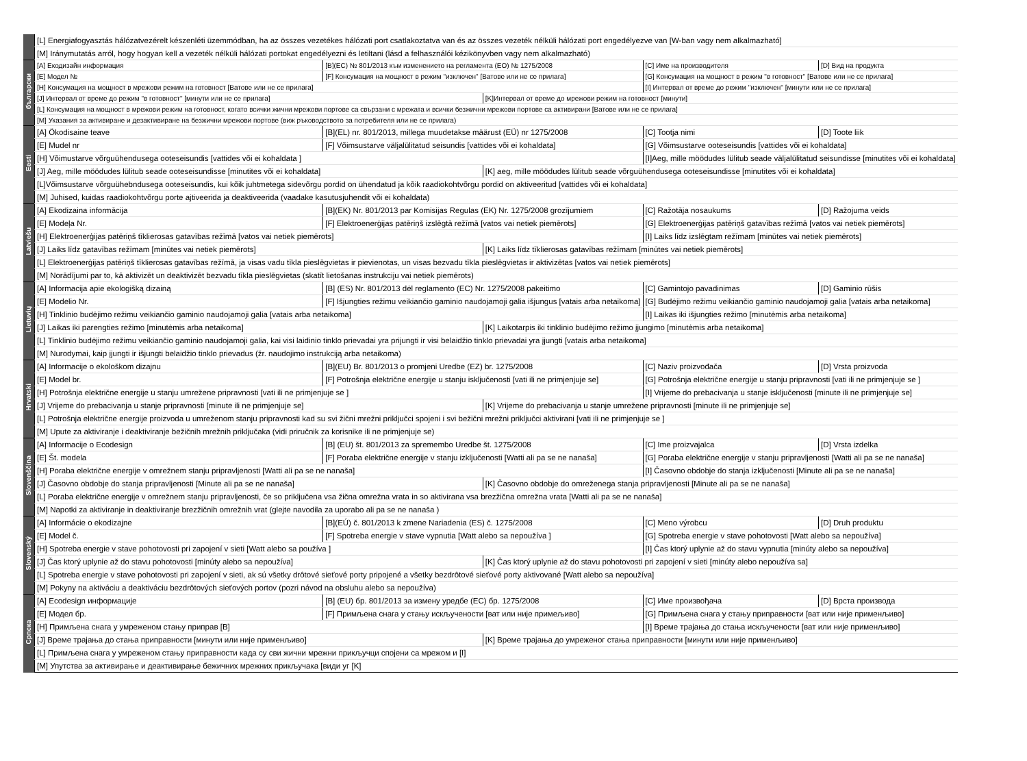| | [L] Energiafogyasztás hálózatvezérelt készenléti üzemmódban, ha az összes vezetékes hálózati port csatlakoztatva van és az összes vezeték nélküli hálózati port engedélyezve van [W-ban vagy nem alkalmazható] | | | | |
| | [M] Iránymutatás arról, hogy hogyan kell a vezeték nélküli hálózati portokat engedélyezni és letiltani (lásd a felhasználói kézikönyvben vagy nem alkalmazható) | | | | |
| български | [A] Екодизайн информация | [B](ЕС) № 801/2013 към изменението на регламента (ЕО) № 1275/2008 | | [C] Име на производителя | [D] Вид на продукта |
| | [E] Модел № | [F] Консумация на мощност в режим "изключен" [Ватове или не се прилага] | | [G] Консумация на мощност в режим "в готовност" [Ватове или не се прилага] | |
| | [H] Консумация на мощност в мрежови режим на готовност [Ватове или не се прилага] | | | [I] Интервал от време до режим "изключен" [минути или не се прилага] | |
| | [J] Интервал от време до режим "в готовност" [минути или не се прилага] | | [K]Интервал от време до мрежови режим на готовност [минути] | | |
| | [L] Консумация на мощност в мрежови режим на готовност, когато всички жични мрежови портове са свързани с мрежата и всички безжични мрежови портове са активирани [Ватове или не се прилага] | | | | |
| | [M] Указания за активиране и дезактивиране на безжични мрежови портове (виж ръководството за потребителя или не се прилага) | | | | |
| Eesti | [A] Ökodisaine teave | [B](EL) nr. 801/2013, millega muudetakse määrust (EÜ) nr 1275/2008 | | [C] Tootja nimi | [D] Toote liik |
| | [E] Mudel nr | [F] Võimsustarve väljalülitatud seisundis [vattides või ei kohaldata] | | [G] Võimsustarve ooteseisundis [vattides või ei kohaldata] | |
| | [H] Võimustarve võrguühendusega ooteseisundis [vattides või ei kohaldata ] | | | [I]Aeg, mille möödudes lülitub seade väljalülitatud seisundisse [minutites või ei kohaldata] | |
| | [J] Aeg, mille möödudes lülitub seade ooteseisundisse [minutites või ei kohaldata] | | [K] aeg, mille möödudes lülitub seade võrguühendusega ooteseisundisse [minutites või ei kohaldata] | | |
| | [L]Võimsustarve võrguühebndusega ooteseisundis, kui kõik juhtmetega sidevõrgu pordid on ühendatud ja kõik raadiokohtvõrgu pordid on aktiveeritud [vattides või ei kohaldata] | | | | |
| | [M] Juhised, kuidas raadiokohtvõrgu porte ajtiveerida ja deaktiveerida (vaadake kasutusjuhendit või ei kohaldata) | | | | |
| Latviešu | [A] Ekodizaina informācija | [B](EK) Nr. 801/2013 par Komisijas Regulas (EK) Nr. 1275/2008 grozījumiem | | [C] Ražotāja nosaukums | [D] Ražojuma veids |
| | [E] Modeļa Nr. | [F] Elektroenerģijas patēriņš izslēgtā režīmā [vatos vai netiek piemērots] | | [G] Elektroenerģijas patēriņš gatavības režīmā [vatos vai netiek piemērots] | |
| | [H] Elektroenerģijas patēriņš tīklierosas gatavības režīmā [vatos vai netiek piemērots] | | | [I] Laiks līdz izslēgtam režīmam [minūtes vai netiek piemērots] | |
| | [J] Laiks līdz gatavības režīmam [minūtes vai netiek piemērots] | | [K] Laiks līdz tīklierosas gatavības režīmam [minūtes vai netiek piemērots] | | |
| | [L] Elektroenerģijas patēriņš tīklierosas gatavības režīmā, ja visas vadu tīkla pieslēgvietas ir pievienotas, un visas bezvadu tīkla pieslēgvietas ir aktivizētas [vatos vai netiek piemērots] | | | | |
| | [M] Norādījumi par to, kā aktivizēt un deaktivizēt bezvadu tīkla pieslēgvietas (skatīt lietošanas instrukciju vai netiek piemērots) | | | | |
| Lietuvių | [A] Informacija apie ekologišką dizainą | [B] (ES) Nr. 801/2013 dėl reglamento (EC) Nr. 1275/2008 pakeitimo | | [C] Gamintojo pavadinimas | [D] Gaminio rūšis |
| | [E] Modelio Nr. | [F] Išjungties režimu veikiančio gaminio naudojamoji galia išjungus [vatais arba netaikoma] | | [G] Budėjimo režimu veikiančio gaminio naudojamoji galia [vatais arba netaikoma] | |
| | [H] Tinklinio budėjimo režimu veikiančio gaminio naudojamoji galia [vatais arba netaikoma] | | | [I] Laikas iki išjungties režimo [minutėmis arba netaikoma] | |
| | [J] Laikas iki parengties režimo [minutėmis arba netaikoma] | | [K] Laikotarpis iki tinklinio budėjimo režimo įjungimo [minutėmis arba netaikoma] | | |
| | [L] Tinklinio budėjimo režimu veikiančio gaminio naudojamoji galia, kai visi laidinio tinklo prievadai yra prijungti ir visi belaidžio tinklo prievadai yra įjungti [vatais arba netaikoma] | | | | |
| | [M] Nurodymai, kaip įjungti ir išjungti belaidžio tinklo prievadus (žr. naudojimo instrukciją arba netaikoma) | | | | |
| Hrvatski | [A] Informacije o ekološkom dizajnu | [B](EU) Br. 801/2013 o promjeni Uredbe (EZ) br. 1275/2008 | | [C] Naziv proizvođača | [D] Vrsta proizvoda |
| | [E] Model br. | [F] Potrošnja električne energije u stanju isključenosti [vati ili ne primjenjuje se] | | [G] Potrošnja električne energije u stanju pripravnosti [vati ili ne primjenjuje se ] | |
| | [H] Potrošnja električne energije u stanju umrežene pripravnosti [vati ili ne primjenjuje se ] | | | [I] Vrijeme do prebacivanja u stanje isključenosti [minute ili ne primjenjuje se] | |
| | [J] Vrijeme do prebacivanja u stanje pripravnosti [minute ili ne primjenjuje se] | | [K] Vrijeme do prebacivanja u stanje umrežene pripravnosti [minute ili ne primjenjuje se] | | |
| | [L] Potrošnja električne energije proizvoda u umreženom stanju pripravnosti kad su svi žični mrežni priključci spojeni i svi bežični mrežni priključci aktivirani [vati ili ne primjenjuje se ] | | | | |
| | [M] Upute za aktiviranje i deaktiviranje bežičnih mrežnih priključaka (vidi priručnik za korisnike ili ne primjenjuje se) | | | | |
| Slovenščina | [A] Informacije o Ecodesign | [B] (EU) št. 801/2013 za spremembo Uredbe št. 1275/2008 | | [C] Ime proizvajalca | [D] Vrsta izdelka |
| | [E] Št. modela | [F] Poraba električne energije v stanju izključenosti [Watti ali pa se ne nanaša] | | [G] Poraba električne energije v stanju pripravljenosti [Watti ali pa se ne nanaša] | |
| | [H] Poraba električne energije v omrežnem stanju pripravljenosti [Watti ali pa se ne nanaša] | | | [I] Časovno obdobje do stanja izključenosti [Minute ali pa se ne nanaša] | |
| | [J] Časovno obdobje do stanja pripravljenosti [Minute ali pa se ne nanaša] | | [K] Časovno obdobje do omreženega stanja pripravljenosti [Minute ali pa se ne nanaša] | | |
| | [L] Poraba električne energije v omrežnem stanju pripravljenosti, če so priključena vsa žična omrežna vrata in so aktivirana vsa brezžična omrežna vrata [Watti ali pa se ne nanaša] | | | | |
| | [M] Napotki za aktiviranje in deaktiviranje brezžičnih omrežnih vrat (glejte navodila za uporabo ali pa se ne nanaša ) | | | | |
| Slovenský | [A] Informácie o ekodizajne | [B](EÚ) č. 801/2013 k zmene Nariadenia (ES) č. 1275/2008 | | [C] Meno výrobcu | [D] Druh produktu |
| | [E] Model č. | [F] Spotreba energie v stave vypnutia [Watt alebo sa nepoužíva ] | | [G] Spotreba energie v stave pohotovosti [Watt alebo sa nepoužíva] | |
| | [H] Spotreba energie v stave pohotovosti pri zapojení v sieti [Watt alebo sa používa ] | | | [I] Čas ktorý uplynie až do stavu vypnutia [minúty alebo sa nepoužíva] | |
| | [J] Čas ktorý uplynie až do stavu pohotovosti [minúty alebo sa nepoužíva] | | [K] Čas ktorý uplynie až do stavu pohotovosti pri zapojení v sieti [minúty alebo nepoužíva sa] | | |
| | [L] Spotreba energie v stave pohotovosti pri zapojení v sieti, ak sú všetky drôtové sieťové porty pripojené a všetky bezdrôtové sieťové porty aktivované [Watt alebo sa nepoužíva] | | | | |
| | [M] Pokyny na aktiváciu a deaktiváciu bezdrôtových sieťových portov (pozri návod na obsluhu alebo sa nepoužíva) | | | | |
| Српска | [A] Ecodesign информације | [B] (EU) бр. 801/2013 за измену уредбе (EC) бр. 1275/2008 | | [C] Име произвођача | [D] Врста производа |
| | [E] Модел бр. | [F] Примљена снага у стању искључености [ват или није примељиво] | | [G] Примљена снага у стању приправности [ват или није применљиво] | |
| | [H] Примљена снага у умреженом стању приправ [B] | | | [I] Време трајања до стања искључености [ват или није применљиво] | |
| | [J] Време трајања до стања приправности [минути или није применљиво] | | [K] Време трајања до умреженог стања приправности [минути или није применљиво] | | |
| | [L] Примљена снага у умреженом стању приправности када су сви жични мрежни прикључци спојени са мрежом и [I] | | | | |
| | [M] Упутства за активирање и деактивирање бежичних мрежних прикључака [види уг [K] | | | | |